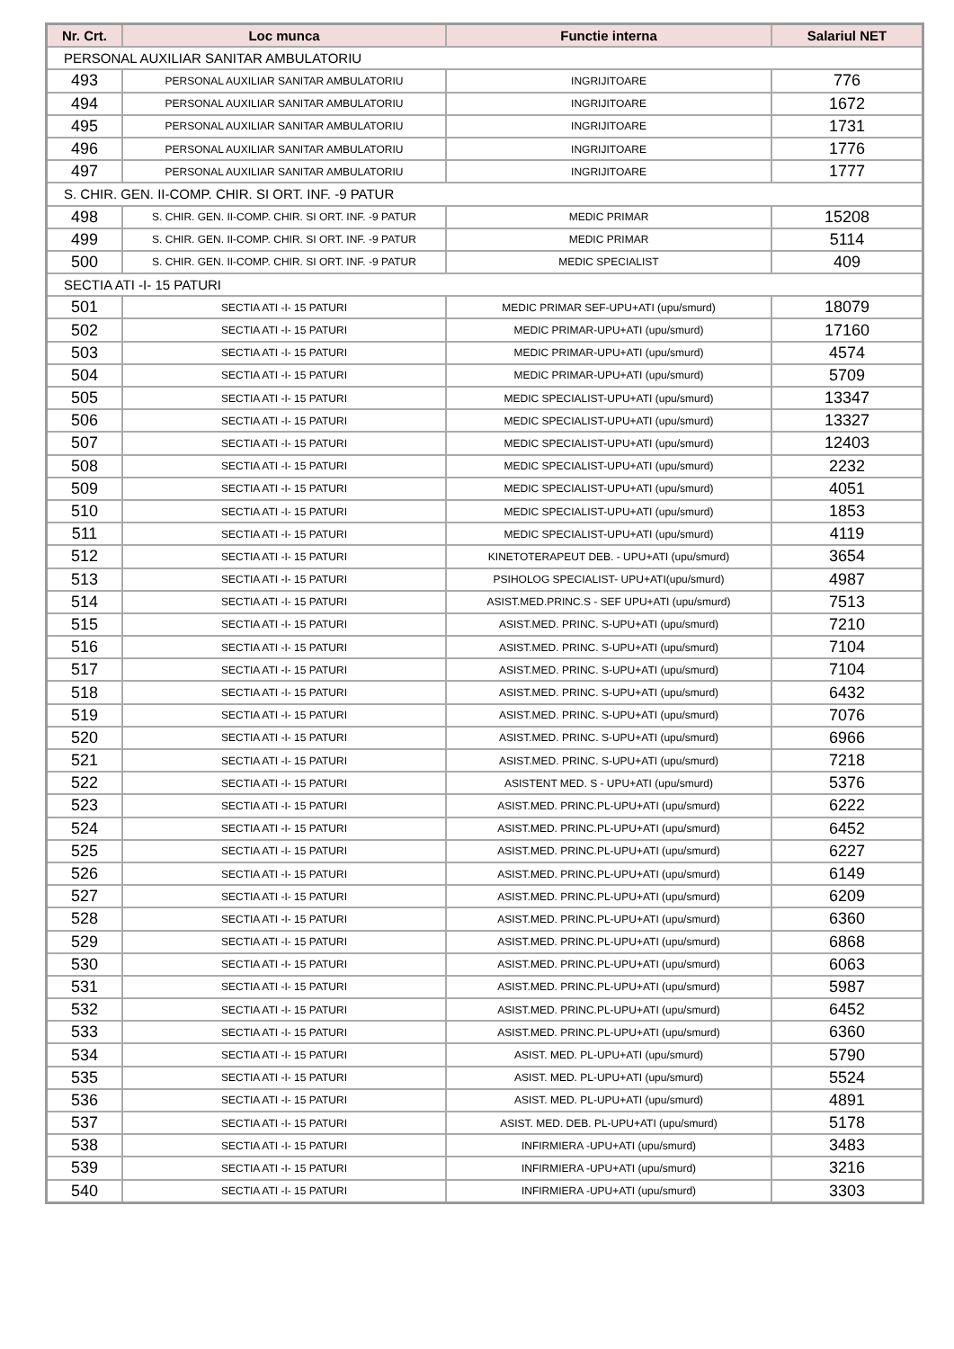| Nr. Crt. | Loc munca | Functie interna | Salariul NET |
| --- | --- | --- | --- |
| PERSONAL AUXILIAR SANITAR AMBULATORIU | | | |
| 493 | PERSONAL AUXILIAR SANITAR AMBULATORIU | INGRIJITOARE | 776 |
| 494 | PERSONAL AUXILIAR SANITAR AMBULATORIU | INGRIJITOARE | 1672 |
| 495 | PERSONAL AUXILIAR SANITAR AMBULATORIU | INGRIJITOARE | 1731 |
| 496 | PERSONAL AUXILIAR SANITAR AMBULATORIU | INGRIJITOARE | 1776 |
| 497 | PERSONAL AUXILIAR SANITAR AMBULATORIU | INGRIJITOARE | 1777 |
| S. CHIR. GEN. II-COMP. CHIR. SI ORT. INF. -9 PATUR | | | |
| 498 | S. CHIR. GEN. II-COMP. CHIR. SI ORT. INF. -9 PATUR | MEDIC PRIMAR | 15208 |
| 499 | S. CHIR. GEN. II-COMP. CHIR. SI ORT. INF. -9 PATUR | MEDIC PRIMAR | 5114 |
| 500 | S. CHIR. GEN. II-COMP. CHIR. SI ORT. INF. -9 PATUR | MEDIC SPECIALIST | 409 |
| SECTIA ATI -I- 15 PATURI | | | |
| 501 | SECTIA ATI -I- 15 PATURI | MEDIC PRIMAR SEF-UPU+ATI (upu/smurd) | 18079 |
| 502 | SECTIA ATI -I- 15 PATURI | MEDIC PRIMAR-UPU+ATI (upu/smurd) | 17160 |
| 503 | SECTIA ATI -I- 15 PATURI | MEDIC PRIMAR-UPU+ATI (upu/smurd) | 4574 |
| 504 | SECTIA ATI -I- 15 PATURI | MEDIC PRIMAR-UPU+ATI (upu/smurd) | 5709 |
| 505 | SECTIA ATI -I- 15 PATURI | MEDIC SPECIALIST-UPU+ATI (upu/smurd) | 13347 |
| 506 | SECTIA ATI -I- 15 PATURI | MEDIC SPECIALIST-UPU+ATI (upu/smurd) | 13327 |
| 507 | SECTIA ATI -I- 15 PATURI | MEDIC SPECIALIST-UPU+ATI (upu/smurd) | 12403 |
| 508 | SECTIA ATI -I- 15 PATURI | MEDIC SPECIALIST-UPU+ATI (upu/smurd) | 2232 |
| 509 | SECTIA ATI -I- 15 PATURI | MEDIC SPECIALIST-UPU+ATI (upu/smurd) | 4051 |
| 510 | SECTIA ATI -I- 15 PATURI | MEDIC SPECIALIST-UPU+ATI (upu/smurd) | 1853 |
| 511 | SECTIA ATI -I- 15 PATURI | MEDIC SPECIALIST-UPU+ATI (upu/smurd) | 4119 |
| 512 | SECTIA ATI -I- 15 PATURI | KINETOTERAPEUT DEB. - UPU+ATI (upu/smurd) | 3654 |
| 513 | SECTIA ATI -I- 15 PATURI | PSIHOLOG SPECIALIST- UPU+ATI(upu/smurd) | 4987 |
| 514 | SECTIA ATI -I- 15 PATURI | ASIST.MED.PRINC.S - SEF UPU+ATI (upu/smurd) | 7513 |
| 515 | SECTIA ATI -I- 15 PATURI | ASIST.MED. PRINC. S-UPU+ATI (upu/smurd) | 7210 |
| 516 | SECTIA ATI -I- 15 PATURI | ASIST.MED. PRINC. S-UPU+ATI (upu/smurd) | 7104 |
| 517 | SECTIA ATI -I- 15 PATURI | ASIST.MED. PRINC. S-UPU+ATI (upu/smurd) | 7104 |
| 518 | SECTIA ATI -I- 15 PATURI | ASIST.MED. PRINC. S-UPU+ATI (upu/smurd) | 6432 |
| 519 | SECTIA ATI -I- 15 PATURI | ASIST.MED. PRINC. S-UPU+ATI (upu/smurd) | 7076 |
| 520 | SECTIA ATI -I- 15 PATURI | ASIST.MED. PRINC. S-UPU+ATI (upu/smurd) | 6966 |
| 521 | SECTIA ATI -I- 15 PATURI | ASIST.MED. PRINC. S-UPU+ATI (upu/smurd) | 7218 |
| 522 | SECTIA ATI -I- 15 PATURI | ASISTENT MED. S - UPU+ATI (upu/smurd) | 5376 |
| 523 | SECTIA ATI -I- 15 PATURI | ASIST.MED. PRINC.PL-UPU+ATI (upu/smurd) | 6222 |
| 524 | SECTIA ATI -I- 15 PATURI | ASIST.MED. PRINC.PL-UPU+ATI (upu/smurd) | 6452 |
| 525 | SECTIA ATI -I- 15 PATURI | ASIST.MED. PRINC.PL-UPU+ATI (upu/smurd) | 6227 |
| 526 | SECTIA ATI -I- 15 PATURI | ASIST.MED. PRINC.PL-UPU+ATI (upu/smurd) | 6149 |
| 527 | SECTIA ATI -I- 15 PATURI | ASIST.MED. PRINC.PL-UPU+ATI (upu/smurd) | 6209 |
| 528 | SECTIA ATI -I- 15 PATURI | ASIST.MED. PRINC.PL-UPU+ATI (upu/smurd) | 6360 |
| 529 | SECTIA ATI -I- 15 PATURI | ASIST.MED. PRINC.PL-UPU+ATI (upu/smurd) | 6868 |
| 530 | SECTIA ATI -I- 15 PATURI | ASIST.MED. PRINC.PL-UPU+ATI (upu/smurd) | 6063 |
| 531 | SECTIA ATI -I- 15 PATURI | ASIST.MED. PRINC.PL-UPU+ATI (upu/smurd) | 5987 |
| 532 | SECTIA ATI -I- 15 PATURI | ASIST.MED. PRINC.PL-UPU+ATI (upu/smurd) | 6452 |
| 533 | SECTIA ATI -I- 15 PATURI | ASIST.MED. PRINC.PL-UPU+ATI (upu/smurd) | 6360 |
| 534 | SECTIA ATI -I- 15 PATURI | ASIST. MED. PL-UPU+ATI (upu/smurd) | 5790 |
| 535 | SECTIA ATI -I- 15 PATURI | ASIST. MED. PL-UPU+ATI (upu/smurd) | 5524 |
| 536 | SECTIA ATI -I- 15 PATURI | ASIST. MED. PL-UPU+ATI (upu/smurd) | 4891 |
| 537 | SECTIA ATI -I- 15 PATURI | ASIST. MED. DEB. PL-UPU+ATI (upu/smurd) | 5178 |
| 538 | SECTIA ATI -I- 15 PATURI | INFIRMIERA -UPU+ATI (upu/smurd) | 3483 |
| 539 | SECTIA ATI -I- 15 PATURI | INFIRMIERA -UPU+ATI (upu/smurd) | 3216 |
| 540 | SECTIA ATI -I- 15 PATURI | INFIRMIERA -UPU+ATI (upu/smurd) | 3303 |